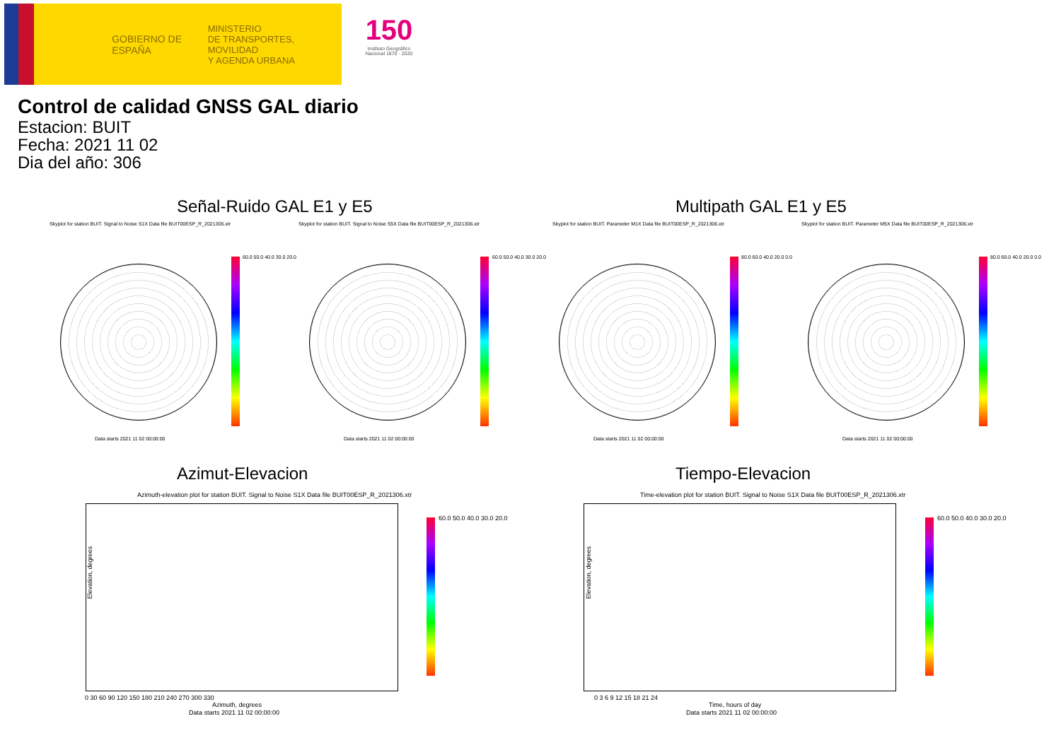GOBIERNO DE ESPAÑA
MINISTERIO
DE TRANSPORTES, MOVILIDAD
Y AGENDA URBANA
150
Instituto Geográfico Nacional 1870 · 2020
Control de calidad GNSS GAL diario
Estacion: BUIT
Fecha: 2021 11 02
Dia del año: 306
Señal-Ruido GAL E1 y E5 Multipath GAL E1 y E5
Skyplot for station BUIT. Signal to Noise S1X Data file BUIT00ESP_R_2021306.xtr
Skyplot for station BUIT. Signal to Noise S5X Data file BUIT00ESP_R_2021306.xtr
Skyplot for station BUIT. Parameter M1X Data file BUIT00ESP_R_2021306.xtr
Skyplot for station BUIT. Parameter M5X Data file BUIT00ESP_R_2021306.xtr
60.0 50.0 40.0 30.0 20.0 60.0 50.0 40.0 30.0 20.0 80.0 60.0 40.0 20.0 0.0 80.0 60.0 40.0 20.0 0.0
Data starts 2021 11 02 00:00:00
Data starts 2021 11 02 00:00:00
Data starts 2021 11 02 00:00:00
Data starts 2021 11 02 00:00:00
Azimut-Elevacion Tiempo-Elevacion
Azimuth-elevation plot for station BUIT. Signal to Noise S1X Data file BUIT00ESP_R_2021306.xtr
Time-elevation plot for station BUIT. Signal to Noise S1X Data file BUIT00ESP_R_2021306.xtr
Elevation, degrees Elevation, degrees
0 30 60 90 120 150 180 210 240 270 300 330
Azimuth, degrees
Data starts 2021 11 02 00:00:00
0 3 6 9 12 15 18 21 24
Time, hours of day
Data starts 2021 11 02 00:00:00
60.0 50.0 40.0 30.0 20.0 60.0 50.0 40.0 30.0 20.0